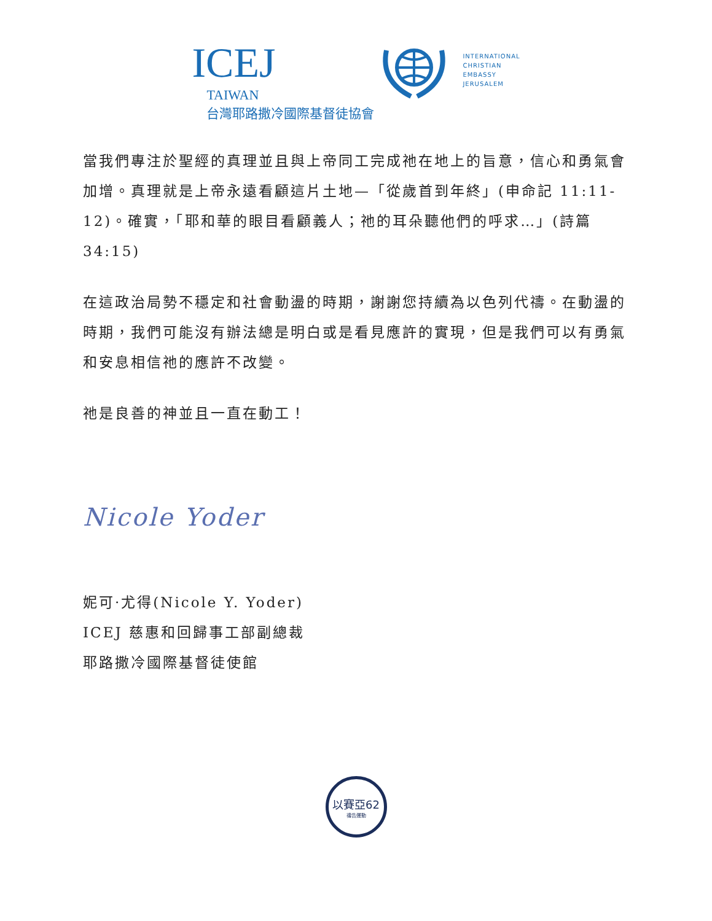ICEJ
TAIWAN
台灣耶路撒冷國際基督徒協會
INTERNATIONAL
CHRISTIAN
EMBASSY
JERUSALEM
當我們專注於聖經的真理並且與上帝同工完成祂在地上的旨意，信心和勇氣會加增。真理就是上帝永遠看顧這片土地—「從歲首到年終」(申命記 11:11-12)。確實，「耶和華的眼目看顧義人；祂的耳朵聽他們的呼求…」(詩篇 34:15)
在這政治局勢不穩定和社會動盪的時期，謝謝您持續為以色列代禱。在動盪的時期，我們可能沒有辦法總是明白或是看見應許的實現，但是我們可以有勇氣和安息相信祂的應許不改變。
祂是良善的神並且一直在動工！
Nicole Yoder
妮可·尤得(Nicole Y. Yoder)
ICEJ 慈惠和回歸事工部副總裁
耶路撒冷國際基督徒使館
以賽亞62
禱告運動